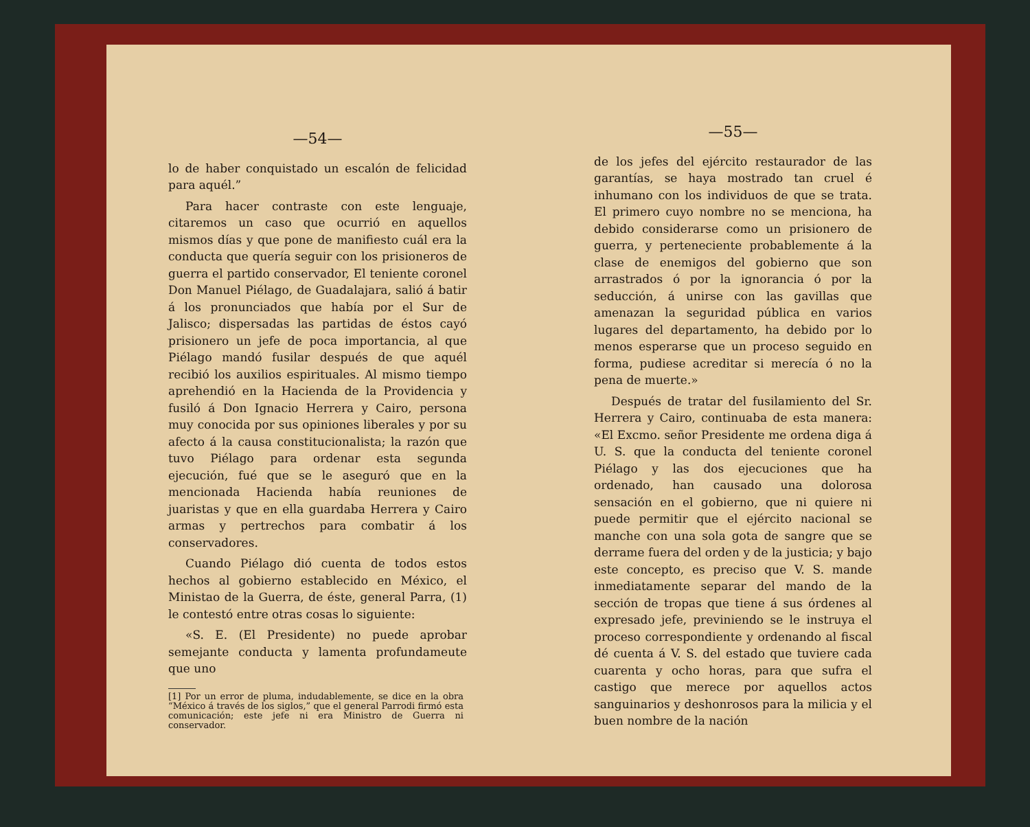—54—
lo de haber conquistado un escalón de felicidad para aquél.”
Para hacer contraste con este lenguaje, citaremos un caso que ocurrió en aquellos mismos días y que pone de manifiesto cuál era la conducta que quería seguir con los prisioneros de guerra el partido conservador, El teniente coronel Don Manuel Piélago, de Guadalajara, salió á batir á los pronunciados que había por el Sur de Jalisco; dispersadas las partidas de éstos cayó prisionero un jefe de poca importancia, al que Piélago mandó fusilar después de que aquél recibió los auxilios espirituales. Al mismo tiempo aprehendió en la Hacienda de la Providencia y fusiló á Don Ignacio Herrera y Cairo, persona muy conocida por sus opiniones liberales y por su afecto á la causa constitucionalista; la razón que tuvo Piélago para ordenar esta segunda ejecución, fué que se le aseguró que en la mencionada Hacienda había reuniones de juaristas y que en ella guardaba Herrera y Cairo armas y pertrechos para combatir á los conservadores.
Cuando Piélago dió cuenta de todos estos hechos al gobierno establecido en México, el Ministao de la Guerra, de éste, general Parra, (1) le contestó entre otras cosas lo siguiente:
«S. E. (El Presidente) no puede aprobar semejante conducta y lamenta profundameute que uno
[1] Por un error de pluma, indudablemente, se dice en la obra “México á través de los siglos,” que el general Parrodi firmó esta comunicación; este jefe ni era Ministro de Guerra ni conservador.
—55—
de los jefes del ejército restaurador de las garantías, se haya mostrado tan cruel é inhumano con los individuos de que se trata. El primero cuyo nombre no se menciona, ha debido considerarse como un prisionero de guerra, y perteneciente probablemente á la clase de enemigos del gobierno que son arrastrados ó por la ignorancia ó por la seducción, á unirse con las gavillas que amenazan la seguridad pública en varios lugares del departamento, ha debido por lo menos esperarse que un proceso seguido en forma, pudiese acreditar si merecía ó no la pena de muerte.»
Después de tratar del fusilamiento del Sr. Herrera y Cairo, continuaba de esta manera: «El Excmo. señor Presidente me ordena diga á U. S. que la conducta del teniente coronel Piélago y las dos ejecuciones que ha ordenado, han causado una dolorosa sensación en el gobierno, que ni quiere ni puede permitir que el ejército nacional se manche con una sola gota de sangre que se derrame fuera del orden y de la justicia; y bajo este concepto, es preciso que V. S. mande inmediatamente separar del mando de la sección de tropas que tiene á sus órdenes al expresado jefe, previniendo se le instruya el proceso correspondiente y ordenando al fiscal dé cuenta á V. S. del estado que tuviere cada cuarenta y ocho horas, para que sufra el castigo que merece por aquellos actos sanguinarios y deshonrosos para la milicia y el buen nombre de la nación